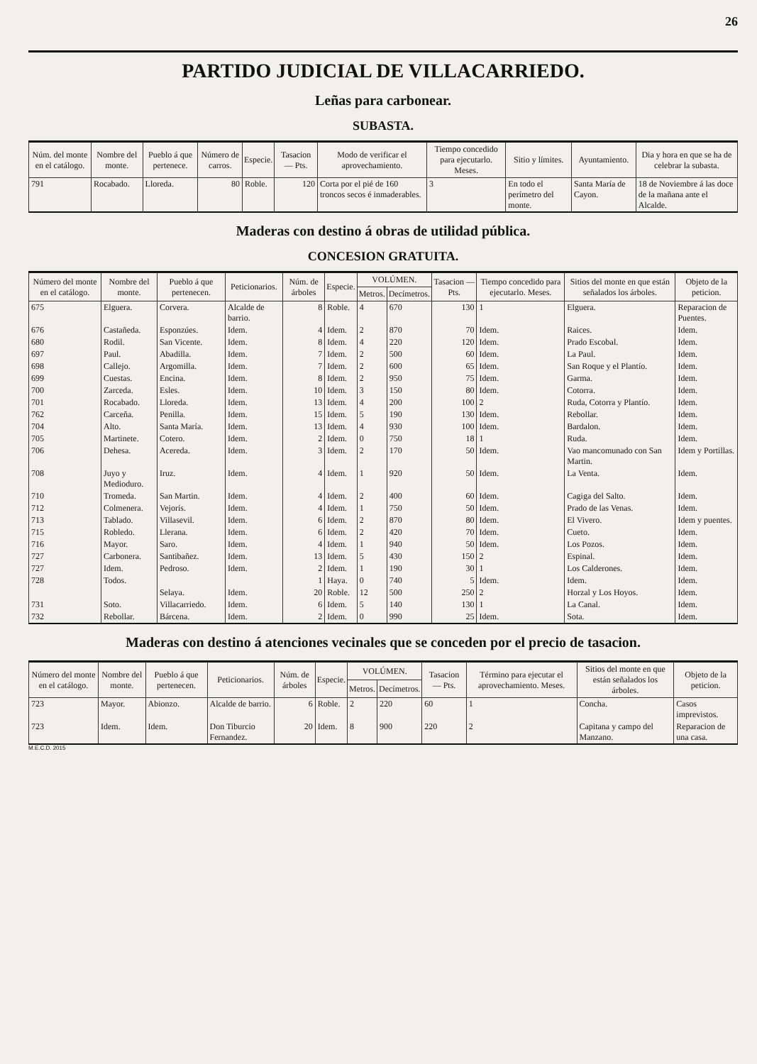26
PARTIDO JUDICIAL DE VILLACARRIEDO.
Leñas para carbonear.
SUBASTA.
| Núm. del monte en el catálogo. | Nombre del monte. | Pueblo á que pertenece. | Número de carros. | Especie. | Tasacion — Pts. | Modo de verificar el aprovechamiento. | Tiempo concedido para ejecutarlo. Meses. | Sitio y límites. | Ayuntamiento. | Dia y hora en que se ha de celebrar la subasta. |
| --- | --- | --- | --- | --- | --- | --- | --- | --- | --- | --- |
| 791 | Rocabado. | Lloreda. | 80 | Roble. | 120 | Corta por el pié de 160 troncos secos é inmaderables. | 3 | En todo el perímetro del monte. | Santa María de Cayon. | 18 de Noviembre á las doce de la mañana ante el Alcalde. |
Maderas con destino á obras de utilidad pública.
CONCESION GRATUITA.
| Número del monte en el catálogo. | Nombre del monte. | Pueblo á que pertenecen. | Peticionarios. | Núm. de árboles | Especie. | VOLÚMEN. | | Tasacion — Pts. | Tiempo concedido para ejecutarlo. Meses. | Sitios del monte en que están señalados los árboles. | Objeto de la peticion. |
| --- | --- | --- | --- | --- | --- | --- | --- | --- | --- | --- | --- |
| | | | | | | Metros. | Decímetros. | | | | |
| 675 | Elguera. | Corvera. | Alcalde de barrio. | 8 | Roble. | 4 | 670 | 130 | 1 | Elguera. | Reparacion de Puentes. |
| 676 | Castañeda. | Esponzúes. | Idem. | 4 | Idem. | 2 | 870 | 70 | Idem. | Raices. | Idem. |
| 680 | Rodil. | San Vicente. | Idem. | 8 | Idem. | 4 | 220 | 120 | Idem. | Prado Escobal. | Idem. |
| 697 | Paul. | Abadilla. | Idem. | 7 | Idem. | 2 | 500 | 60 | Idem. | La Paul. | Idem. |
| 698 | Callejo. | Argomilla. | Idem. | 7 | Idem. | 2 | 600 | 65 | Idem. | San Roque y el Plantío. | Idem. |
| 699 | Cuestas. | Encina. | Idem. | 8 | Idem. | 2 | 950 | 75 | Idem. | Garma. | Idem. |
| 700 | Zarceda. | Esles. | Idem. | 10 | Idem. | 3 | 150 | 80 | Idem. | Cotorra. | Idem. |
| 701 | Rocabado. | Lloreda. | Idem. | 13 | Idem. | 4 | 200 | 100 | 2 | Ruda, Cotorra y Plantío. | Idem. |
| 762 | Carceña. | Penilla. | Idem. | 15 | Idem. | 5 | 190 | 130 | Idem. | Rebollar. | Idem. |
| 704 | Alto. | Santa María. | Idem. | 13 | Idem. | 4 | 930 | 100 | Idem. | Bardalon. | Idem. |
| 705 | Martinete. | Cotero. | Idem. | 2 | Idem. | 0 | 750 | 18 | 1 | Ruda. | Idem. |
| 706 | Dehesa. | Acereda. | Idem. | 3 | Idem. | 2 | 170 | 50 | Idem. | Vao mancomunado con San Martin. | Idem y Portillas. |
| 708 | Juyo y Medioduro. | Iruz. | Idem. | 4 | Idem. | 1 | 920 | 50 | Idem. | La Venta. | Idem. |
| 710 | Tromeda. | San Martin. | Idem. | 4 | Idem. | 2 | 400 | 60 | Idem. | Cagiga del Salto. | Idem. |
| 712 | Colmenera. | Vejorís. | Idem. | 4 | Idem. | 1 | 750 | 50 | Idem. | Prado de las Venas. | Idem. |
| 713 | Tablado. | Villasevil. | Idem. | 6 | Idem. | 2 | 870 | 80 | Idem. | El Vivero. | Idem y puentes. |
| 715 | Robledo. | Llerana. | Idem. | 6 | Idem. | 2 | 420 | 70 | Idem. | Cueto. | Idem. |
| 716 | Mayor. | Saro. | Idem. | 4 | Idem. | 1 | 940 | 50 | Idem. | Los Pozos. | Idem. |
| 727 | Carbonera. | Santibañez. | Idem. | 13 | Idem. | 5 | 430 | 150 | 2 | Espinal. | Idem. |
| 727 | Idem. | Pedroso. | Idem. | 2 | Idem. | 1 | 190 | 30 | 1 | Los Calderones. | Idem. |
| 728 | Todos. | | | 1 | Haya. | 0 | 740 | 5 | Idem. | Idem. | Idem. |
| | | Selaya. | Idem. | 20 | Roble. | 12 | 500 | 250 | 2 | Horzal y Los Hoyos. | Idem. |
| 731 | Soto. | Villacarriedo. | Idem. | 6 | Idem. | 5 | 140 | 130 | 1 | La Canal. | Idem. |
| 732 | Rebollar. | Bárcena. | Idem. | 2 | Idem. | 0 | 990 | 25 | Idem. | Sota. | Idem. |
Maderas con destino á atenciones vecinales que se conceden por el precio de tasacion.
| Número del monte en el catálogo. | Nombre del monte. | Pueblo á que pertenecen. | Peticionarios. | Núm. de árboles | Especie. | VOLÚMEN. | | Tasacion — Pts. | Término para ejecutar el aprovechamiento. Meses. | Sitios del monte en que están señalados los árboles. | Objeto de la peticion. |
| --- | --- | --- | --- | --- | --- | --- | --- | --- | --- | --- | --- |
| | | | | | | Metros. | Decímetros. | | | | |
| 723 | Mayor. | Abionzo. | Alcalde de barrio. | 6 | Roble. | 2 | 220 | 60 | 1 | Concha. | Casos imprevistos. |
| 723 | Idem. | Idem. | Don Tiburcio Fernandez. | 20 | Idem. | 8 | 900 | 220 | 2 | Capitana y campo del Manzano. | Reparacion de una casa. |
M.E.C.D. 2015